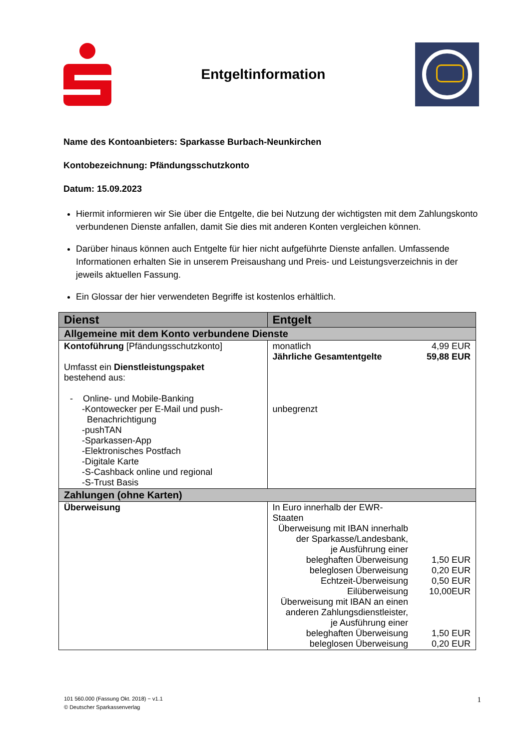Entgeltinformation
Name des Kontoanbieters: Sparkasse Burbach-Neunkirchen
Kontobezeichnung: Pfändungsschutzkonto
Datum: 15.09.2023
Hiermit informieren wir Sie über die Entgelte, die bei Nutzung der wichtigsten mit dem Zahlungskonto verbundenen Dienste anfallen, damit Sie dies mit anderen Konten vergleichen können.
Darüber hinaus können auch Entgelte für hier nicht aufgeführte Dienste anfallen. Umfassende Informationen erhalten Sie in unserem Preisaushang und Preis- und Leistungsverzeichnis in der jeweils aktuellen Fassung.
Ein Glossar der hier verwendeten Begriffe ist kostenlos erhältlich.
| Dienst | Entgelt |
| --- | --- |
| Allgemeine mit dem Konto verbundene Dienste | |
| Kontoführung [Pfändungsschutzkonto] Umfasst ein Dienstleistungspaket bestehend aus: - Online- und Mobile-Banking -Kontowecker per E-Mail und push- Benachrichtigung -pushTAN -Sparkassen-App -Elektronisches Postfach -Digitale Karte -S-Cashback online und regional -S-Trust Basis | monatlich 4,99 EUR Jährliche Gesamtentgelte 59,88 EUR unbegrenzt |
| Zahlungen (ohne Karten) | |
| Überweisung | In Euro innerhalb der EWR- Staaten Überweisung mit IBAN innerhalb der Sparkasse/Landesbank, je Ausführung einer beleghaften Überweisung 1,50 EUR beleglosen Überweisung 0,20 EUR Echtzeit-Überweisung 0,50 EUR Eilüberweisung 10,00EUR Überweisung mit IBAN an einen anderen Zahlungsdienstleister, je Ausführung einer beleghaften Überweisung 1,50 EUR beleglosen Überweisung 0,20 EUR |
101 560.000 (Fassung Okt. 2018) − v1.1 1
© Deutscher Sparkassenverlag